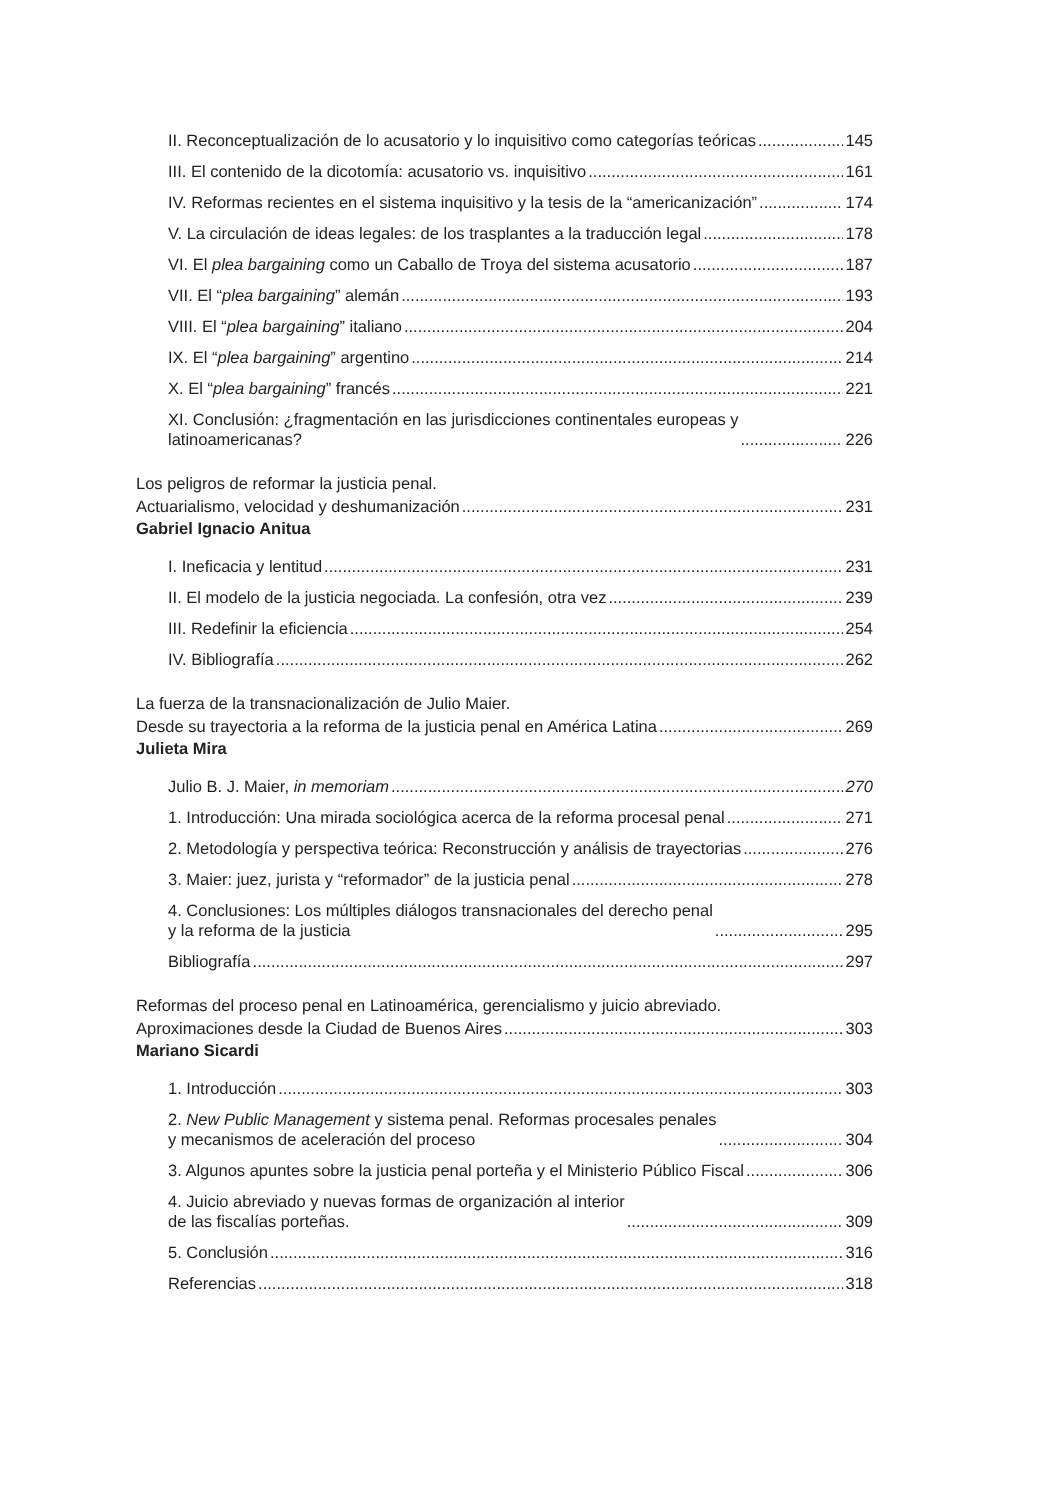II. Reconceptualización de lo acusatorio y lo inquisitivo como categorías teóricas 145
III. El contenido de la dicotomía: acusatorio vs. inquisitivo 161
IV. Reformas recientes en el sistema inquisitivo y la tesis de la “americanización” 174
V. La circulación de ideas legales: de los trasplantes a la traducción legal 178
VI. El plea bargaining como un Caballo de Troya del sistema acusatorio 187
VII. El “plea bargaining” alemán 193
VIII. El “plea bargaining” italiano 204
IX. El “plea bargaining” argentino 214
X. El “plea bargaining” francés 221
XI. Conclusión: ¿fragmentación en las jurisdicciones continentales europeas y
latinoamericanas? 226
Los peligros de reformar la justicia penal.
Actuarialismo, velocidad y deshumanización 231
Gabriel Ignacio Anitua
I. Ineficacia y lentitud 231
II. El modelo de la justicia negociada. La confesión, otra vez 239
III. Redefinir la eficiencia 254
IV. Bibliografía 262
La fuerza de la transnacionalización de Julio Maier.
Desde su trayectoria a la reforma de la justicia penal en América Latina 269
Julieta Mira
Julio B. J. Maier, in memoriam 270
1. Introducción: Una mirada sociológica acerca de la reforma procesal penal 271
2. Metodología y perspectiva teórica: Reconstrucción y análisis de trayectorias 276
3. Maier: juez, jurista y “reformador” de la justicia penal 278
4. Conclusiones: Los múltiples diálogos transnacionales del derecho penal
y la reforma de la justicia 295
Bibliografía 297
Reformas del proceso penal en Latinoamérica, gerencialismo y juicio abreviado.
Aproximaciones desde la Ciudad de Buenos Aires 303
Mariano Sicardi
1. Introducción 303
2. New Public Management y sistema penal. Reformas procesales penales
y mecanismos de aceleración del proceso 304
3. Algunos apuntes sobre la justicia penal porteña y el Ministerio Público Fiscal 306
4. Juicio abreviado y nuevas formas de organización al interior
de las fiscalías porteñas. 309
5. Conclusión 316
Referencias 318